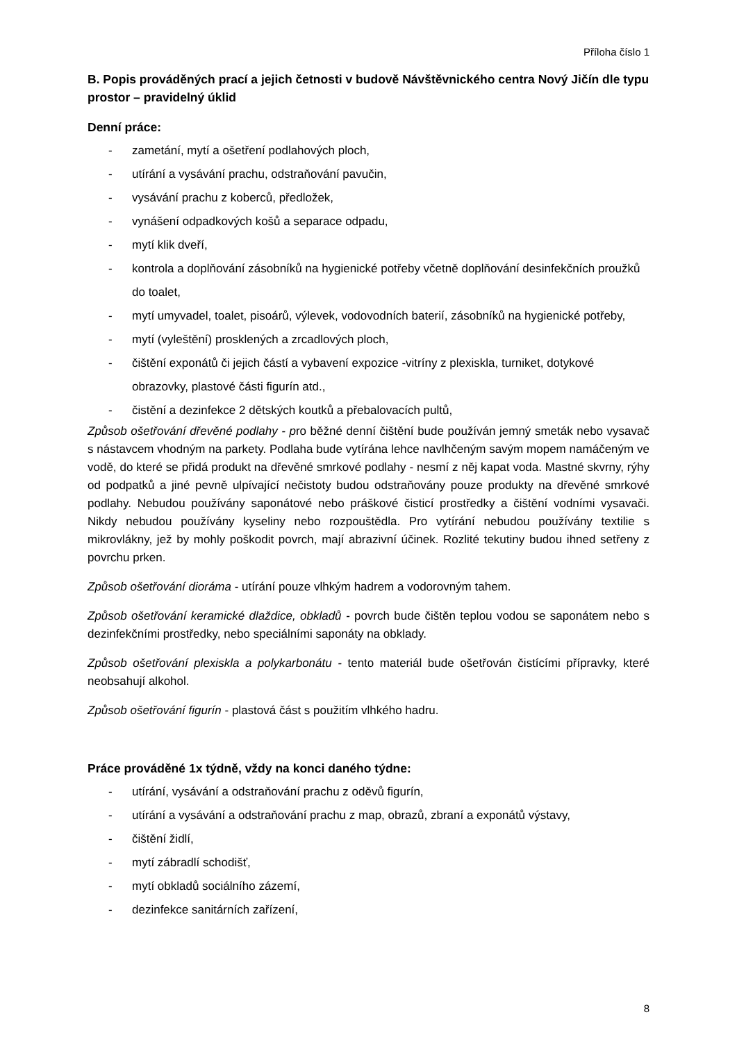Příloha číslo 1
B. Popis prováděných prací a jejich četnosti v budově Návštěvnického centra Nový Jičín dle typu prostor – pravidelný úklid
Denní práce:
- zametání, mytí a ošetření podlahových ploch,
- utírání a vysávání prachu, odstraňování pavučin,
- vysávání prachu z koberců, předložek,
- vynášení odpadkových košů a separace odpadu,
- mytí klik dveří,
- kontrola a doplňování zásobníků na hygienické potřeby včetně doplňování desinfekčních proužků do toalet,
- mytí umyvadel, toalet, pisoárů, výlevek, vodovodních baterií, zásobníků na hygienické potřeby,
- mytí (vyleštění) prosklených a zrcadlových ploch,
- čištění exponátů či jejich částí a vybavení expozice -vitríny z plexiskla, turniket, dotykové obrazovky, plastové části figurín atd.,
- čistění a dezinfekce 2 dětských koutků a přebalovacích pultů,
Způsob ošetřování dřevěné podlahy - pro běžné denní čištění bude používán jemný smeták nebo vysavač s nástavcem vhodným na parkety. Podlaha bude vytírána lehce navlhčeným savým mopem namáčeným ve vodě, do které se přidá produkt na dřevěné smrkové podlahy - nesmí z něj kapat voda. Mastné skvrny, rýhy od podpatků a jiné pevně ulpívající nečistoty budou odstraňovány pouze produkty na dřevěné smrkové podlahy. Nebudou používány saponátové nebo práškové čisticí prostředky a čištění vodními vysavači. Nikdy nebudou používány kyseliny nebo rozpouštědla. Pro vytírání nebudou používány textilie s mikrovlákny, jež by mohly poškodit povrch, mají abrazivní účinek. Rozlité tekutiny budou ihned setřeny z povrchu prken.
Způsob ošetřování diorámа - utírání pouze vlhkým hadrem a vodorovným tahem.
Způsob ošetřování keramické dlaždice, obkladů - povrch bude čištěn teplou vodou se saponátem nebo s dezinfekčními prostředky, nebo speciálními saponáty na obklady.
Způsob ošetřování plexiskla a polykarbonátu - tento materiál bude ošetřován čistícími přípravky, které neobsahují alkohol.
Způsob ošetřování figurín - plastová část s použitím vlhkého hadru.
Práce prováděné 1x týdně, vždy na konci daného týdne:
- utírání, vysávání a odstraňování prachu z oděvů figurín,
- utírání a vysávání a odstraňování prachu z map, obrazů, zbraní a exponátů výstavy,
- čištění židlí,
- mytí zábradlí schodišť,
- mytí obkladů sociálního zázemí,
- dezinfekce sanitárních zařízení,
8